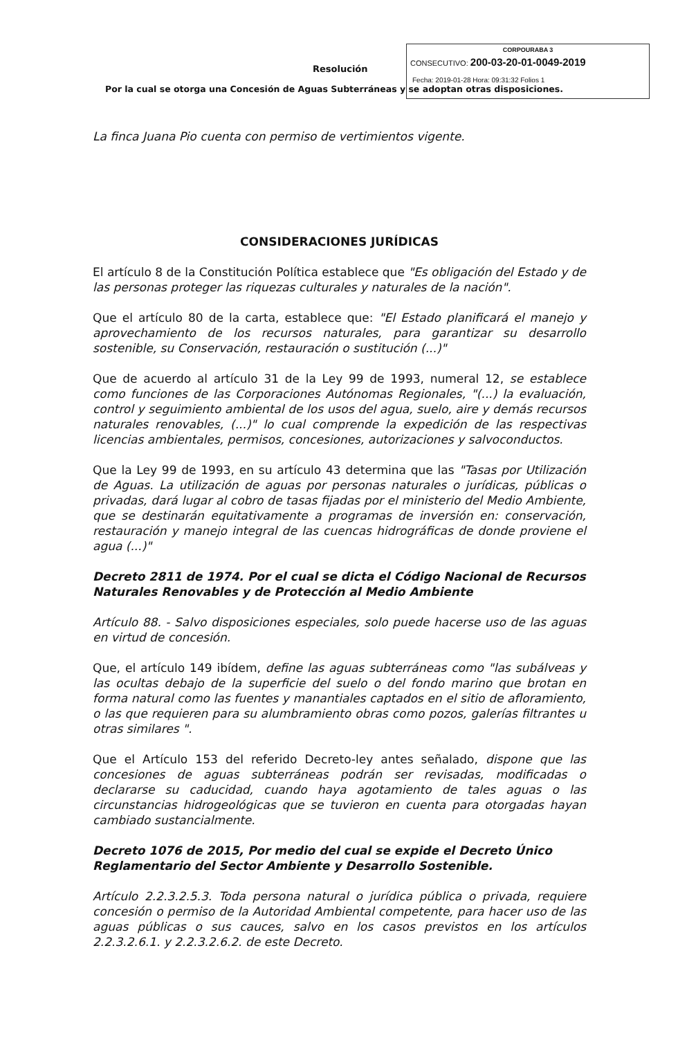Resolución
Por la cual se otorga una Concesión de Aguas Subterráneas y se adoptan otras disposiciones.
CORPOURABA 3
CONSECUTIVO: 200-03-20-01-0049-2019
Fecha: 2019-01-28 Hora: 09:31:32 Folios 1
La finca Juana Pio cuenta con permiso de vertimientos vigente.
CONSIDERACIONES JURÍDICAS
El artículo 8 de la Constitución Política establece que "Es obligación del Estado y de las personas proteger las riquezas culturales y naturales de la nación".
Que el artículo 80 de la carta, establece que: "El Estado planificará el manejo y aprovechamiento de los recursos naturales, para garantizar su desarrollo sostenible, su Conservación, restauración o sustitución (...)"
Que de acuerdo al artículo 31 de la Ley 99 de 1993, numeral 12, se establece como funciones de las Corporaciones Autónomas Regionales, "(...) la evaluación, control y seguimiento ambiental de los usos del agua, suelo, aire y demás recursos naturales renovables, (...)" lo cual comprende la expedición de las respectivas licencias ambientales, permisos, concesiones, autorizaciones y salvoconductos.
Que la Ley 99 de 1993, en su artículo 43 determina que las "Tasas por Utilización de Aguas. La utilización de aguas por personas naturales o jurídicas, públicas o privadas, dará lugar al cobro de tasas fijadas por el ministerio del Medio Ambiente, que se destinarán equitativamente a programas de inversión en: conservación, restauración y manejo integral de las cuencas hidrográficas de donde proviene el agua (...)"
Decreto 2811 de 1974. Por el cual se dicta el Código Nacional de Recursos Naturales Renovables y de Protección al Medio Ambiente
Artículo 88. - Salvo disposiciones especiales, solo puede hacerse uso de las aguas en virtud de concesión.
Que, el artículo 149 ibídem, define las aguas subterráneas como "las subálveas y las ocultas debajo de la superficie del suelo o del fondo marino que brotan en forma natural como las fuentes y manantiales captados en el sitio de afloramiento, o las que requieren para su alumbramiento obras como pozos, galerías filtrantes u otras similares ".
Que el Artículo 153 del referido Decreto-ley antes señalado, dispone que las concesiones de aguas subterráneas podrán ser revisadas, modificadas o declararse su caducidad, cuando haya agotamiento de tales aguas o las circunstancias hidrogeológicas que se tuvieron en cuenta para otorgadas hayan cambiado sustancialmente.
Decreto 1076 de 2015, Por medio del cual se expide el Decreto Único Reglamentario del Sector Ambiente y Desarrollo Sostenible.
Artículo 2.2.3.2.5.3. Toda persona natural o jurídica pública o privada, requiere concesión o permiso de la Autoridad Ambiental competente, para hacer uso de las aguas públicas o sus cauces, salvo en los casos previstos en los artículos 2.2.3.2.6.1. y 2.2.3.2.6.2. de este Decreto.